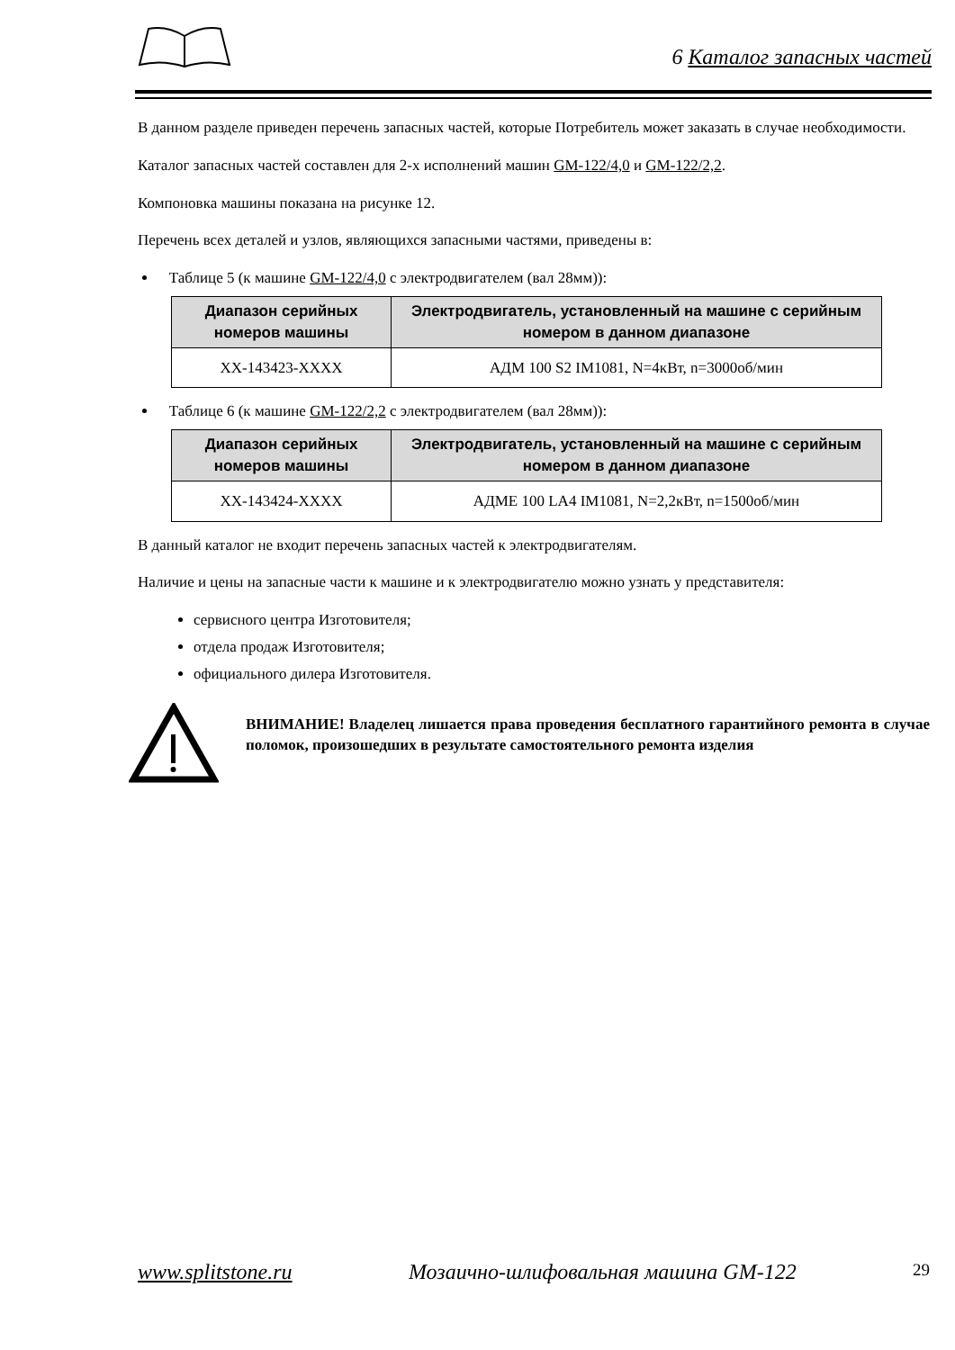6 Каталог запасных частей
В данном разделе приведен перечень запасных частей, которые Потребитель может заказать в случае необходимости.
Каталог запасных частей составлен для 2-х исполнений машин GM-122/4,0 и GM-122/2,2.
Компоновка машины показана на рисунке 12.
Перечень всех деталей и узлов, являющихся запасными частями, приведены в:
Таблице 5 (к машине GM-122/4,0 с электродвигателем (вал 28мм)):
| Диапазон серийных номеров машины | Электродвигатель, установленный на машине с серийным номером в данном диапазоне |
| --- | --- |
| XX-143423-XXXX | АДМ 100 S2 IM1081, N=4кВт, n=3000об/мин |
Таблице 6 (к машине GM-122/2,2 с электродвигателем (вал 28мм)):
| Диапазон серийных номеров машины | Электродвигатель, установленный на машине с серийным номером в данном диапазоне |
| --- | --- |
| XX-143424-XXXX | АДМЕ 100 LA4 IM1081, N=2,2кВт, n=1500об/мин |
В данный каталог не входит перечень запасных частей к электродвигателям.
Наличие и цены на запасные части к машине и к электродвигателю можно узнать у представителя:
сервисного центра Изготовителя;
отдела продаж Изготовителя;
официального дилера Изготовителя.
ВНИМАНИЕ! Владелец лишается права проведения бесплатного гарантийного ремонта в случае поломок, произошедших в результате самостоятельного ремонта изделия
www.splitstone.ru Мозаично-шлифовальная машина GM-122 29